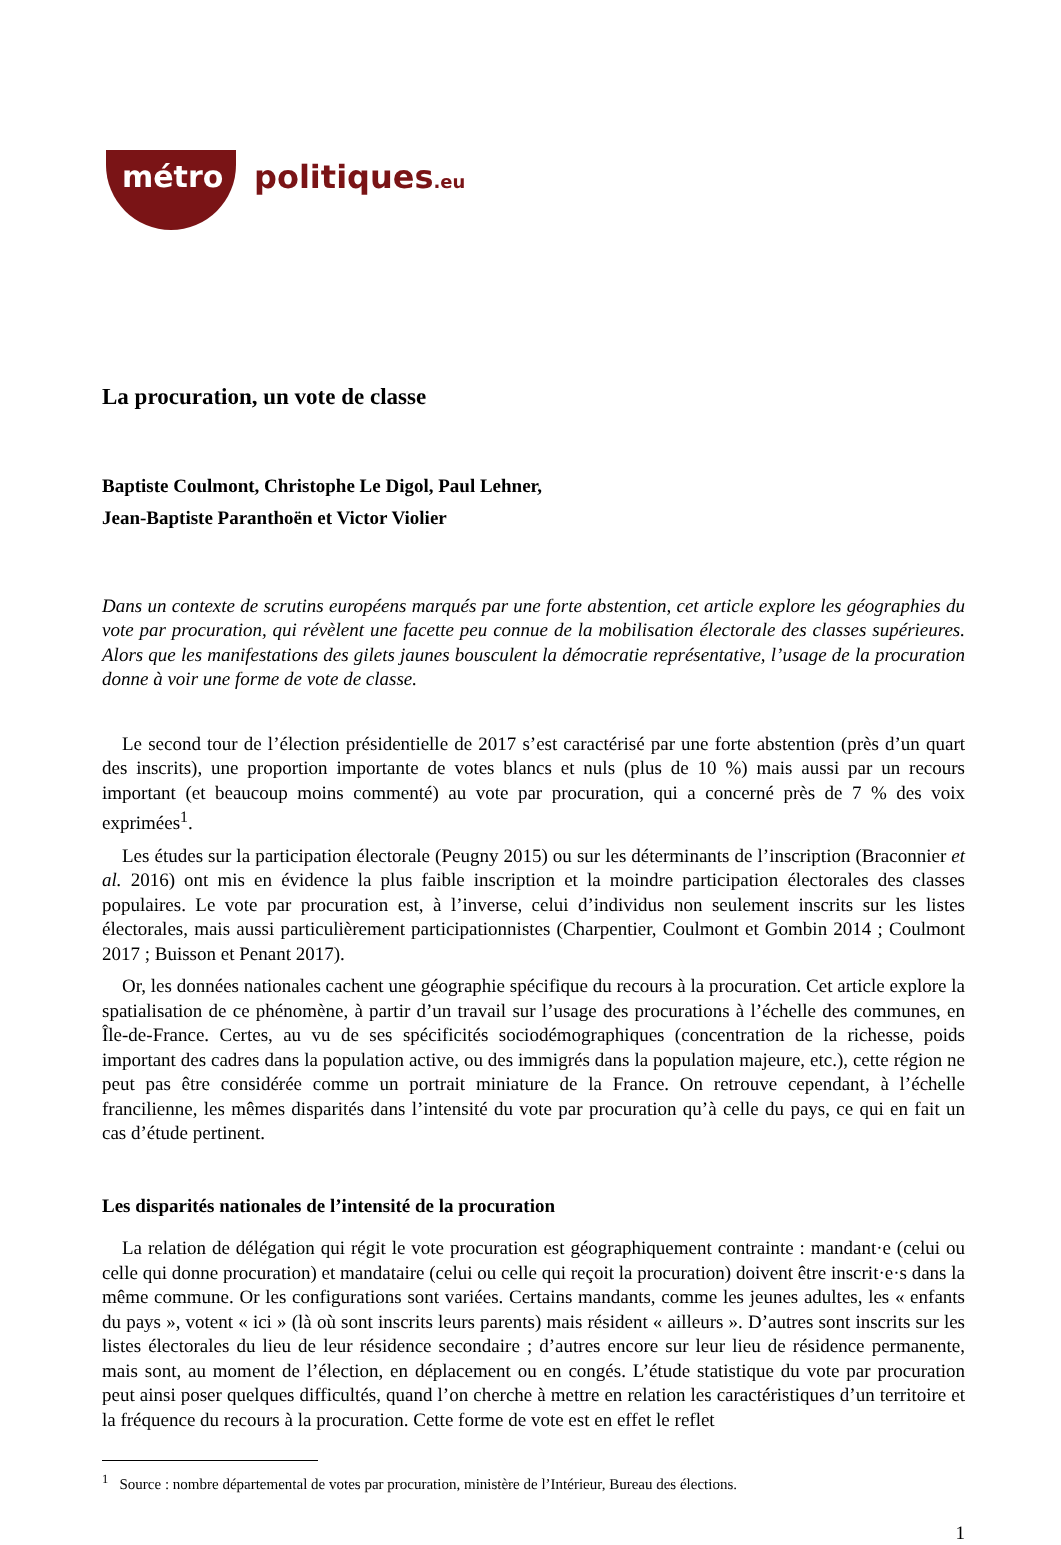métro politiques.eu
La procuration, un vote de classe
Baptiste Coulmont, Christophe Le Digol, Paul Lehner,
Jean-Baptiste Paranthoën et Victor Violier
Dans un contexte de scrutins européens marqués par une forte abstention, cet article explore les géographies du vote par procuration, qui révèlent une facette peu connue de la mobilisation électorale des classes supérieures. Alors que les manifestations des gilets jaunes bousculent la démocratie représentative, l’usage de la procuration donne à voir une forme de vote de classe.
Le second tour de l’élection présidentielle de 2017 s’est caractérisé par une forte abstention (près d’un quart des inscrits), une proportion importante de votes blancs et nuls (plus de 10 %) mais aussi par un recours important (et beaucoup moins commenté) au vote par procuration, qui a concerné près de 7 % des voix exprimées<sup>1</sup>.
Les études sur la participation électorale (Peugny 2015) ou sur les déterminants de l’inscription (Braconnier et al. 2016) ont mis en évidence la plus faible inscription et la moindre participation électorales des classes populaires. Le vote par procuration est, à l’inverse, celui d’individus non seulement inscrits sur les listes électorales, mais aussi particulièrement participationnistes (Charpentier, Coulmont et Gombin 2014 ; Coulmont 2017 ; Buisson et Penant 2017).
Or, les données nationales cachent une géographie spécifique du recours à la procuration. Cet article explore la spatialisation de ce phénomène, à partir d’un travail sur l’usage des procurations à l’échelle des communes, en Île-de-France. Certes, au vu de ses spécificités sociodémographiques (concentration de la richesse, poids important des cadres dans la population active, ou des immigrés dans la population majeure, etc.), cette région ne peut pas être considérée comme un portrait miniature de la France. On retrouve cependant, à l’échelle francilienne, les mêmes disparités dans l’intensité du vote par procuration qu’à celle du pays, ce qui en fait un cas d’étude pertinent.
Les disparités nationales de l’intensité de la procuration
La relation de délégation qui régit le vote procuration est géographiquement contrainte : mandant·e (celui ou celle qui donne procuration) et mandataire (celui ou celle qui reçoit la procuration) doivent être inscrit·e·s dans la même commune. Or les configurations sont variées. Certains mandants, comme les jeunes adultes, les « enfants du pays », votent « ici » (là où sont inscrits leurs parents) mais résident « ailleurs ». D’autres sont inscrits sur les listes électorales du lieu de leur résidence secondaire ; d’autres encore sur leur lieu de résidence permanente, mais sont, au moment de l’élection, en déplacement ou en congés. L’étude statistique du vote par procuration peut ainsi poser quelques difficultés, quand l’on cherche à mettre en relation les caractéristiques d’un territoire et la fréquence du recours à la procuration. Cette forme de vote est en effet le reflet
<sup>1</sup> Source : nombre départemental de votes par procuration, ministère de l’Intérieur, Bureau des élections.
1